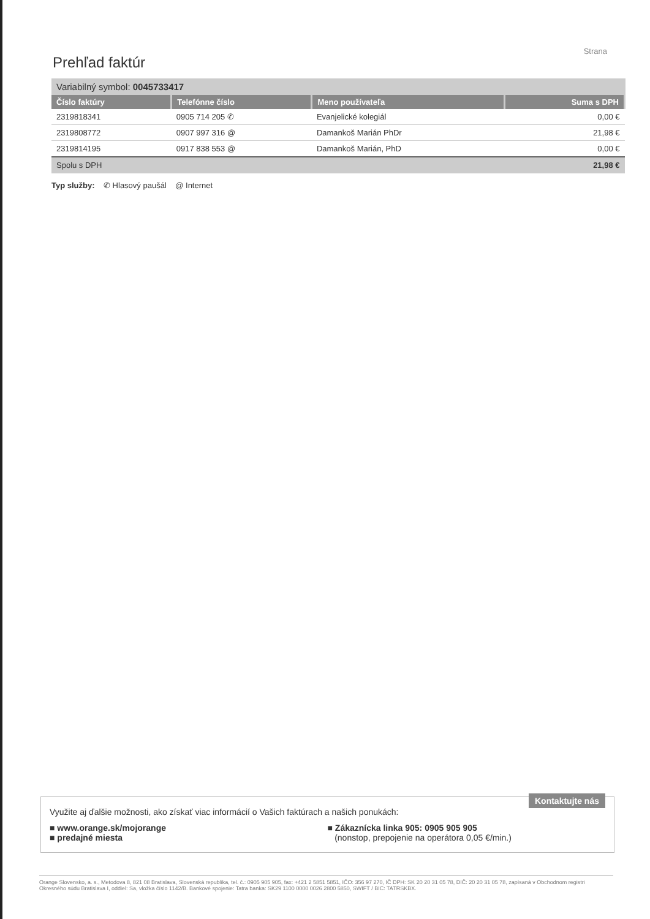Strana
Prehľad faktúr
Variabilný symbol: 0045733417
| Číslo faktúry | Telefónne číslo | Meno používateľa | Suma s DPH |
| --- | --- | --- | --- |
| 2319818341 | 0905 714 205 ✆ | Evanjelické kolegiál | 0,00 € |
| 2319808772 | 0907 997 316 @ | Damankoš Marián PhDr | 21,98 € |
| 2319814195 | 0917 838 553 @ | Damankoš Marián, PhD | 0,00 € |
| Spolu s DPH | | | 21,98 € |
Typ služby: ✆ Hlasový paušál @ Internet
Kontaktujte nás
Využite aj ďalšie možnosti, ako získať viac informácií o Vašich faktúrach a našich ponukách:
■ www.orange.sk/mojorange
■ predajné miesta
■ Zákaznícka linka 905: 0905 905 905
(nonstop, prepojenie na operátora 0,05 €/min.)
Orange Slovensko, a. s., Metodova 8, 821 08 Bratislava, Slovenská republika, tel. č.: 0905 905 905, fax: +421 2 5851 5851, IČO: 356 97 270, IČ DPH: SK 20 20 31 05 78, DIČ: 20 20 31 05 78, zapísaná v Obchodnom registri Okresného súdu Bratislava I, oddiel: Sa, vložka číslo 1142/B. Bankové spojenie: Tatra banka: SK29 1100 0000 0026 2800 5850, SWIFT / BIC: TATRSKBX.